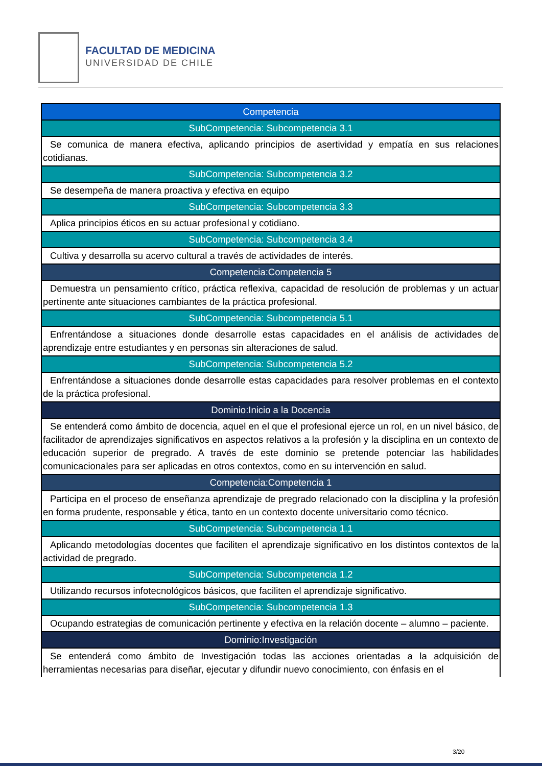FACULTAD DE MEDICINA
UNIVERSIDAD DE CHILE
| Competencia |
| SubCompetencia: Subcompetencia 3.1 |
| Se comunica de manera efectiva, aplicando principios de asertividad y empatía en sus relaciones cotidianas. |
| SubCompetencia: Subcompetencia 3.2 |
| Se desempeña de manera proactiva y efectiva en equipo |
| SubCompetencia: Subcompetencia 3.3 |
| Aplica principios éticos en su actuar profesional y cotidiano. |
| SubCompetencia: Subcompetencia 3.4 |
| Cultiva y desarrolla su acervo cultural a través de actividades de interés. |
| Competencia:Competencia 5 |
| Demuestra un pensamiento crítico, práctica reflexiva, capacidad de resolución de problemas y un actuar pertinente ante situaciones cambiantes de la práctica profesional. |
| SubCompetencia: Subcompetencia 5.1 |
| Enfrentándose a situaciones donde desarrolle estas capacidades en el análisis de actividades de aprendizaje entre estudiantes y en personas sin alteraciones de salud. |
| SubCompetencia: Subcompetencia 5.2 |
| Enfrentándose a situaciones donde desarrolle estas capacidades para resolver problemas en el contexto de la práctica profesional. |
| Dominio:Inicio a la Docencia |
| Se entenderá como ámbito de docencia, aquel en el que el profesional ejerce un rol, en un nivel básico, de facilitador de aprendizajes significativos en aspectos relativos a la profesión y la disciplina en un contexto de educación superior de pregrado. A través de este dominio se pretende potenciar las habilidades comunicacionales para ser aplicadas en otros contextos, como en su intervención en salud. |
| Competencia:Competencia 1 |
| Participa en el proceso de enseñanza aprendizaje de pregrado relacionado con la disciplina y la profesión en forma prudente, responsable y ética, tanto en un contexto docente universitario como técnico. |
| SubCompetencia: Subcompetencia 1.1 |
| Aplicando metodologías docentes que faciliten el aprendizaje significativo en los distintos contextos de la actividad de pregrado. |
| SubCompetencia: Subcompetencia 1.2 |
| Utilizando recursos infotecnológicos básicos, que faciliten el aprendizaje significativo. |
| SubCompetencia: Subcompetencia 1.3 |
| Ocupando estrategias de comunicación pertinente y efectiva en la relación docente – alumno – paciente. |
| Dominio:Investigación |
| Se entenderá como ámbito de Investigación todas las acciones orientadas a la adquisición de herramientas necesarias para diseñar, ejecutar y difundir nuevo conocimiento, con énfasis en el |
3/20